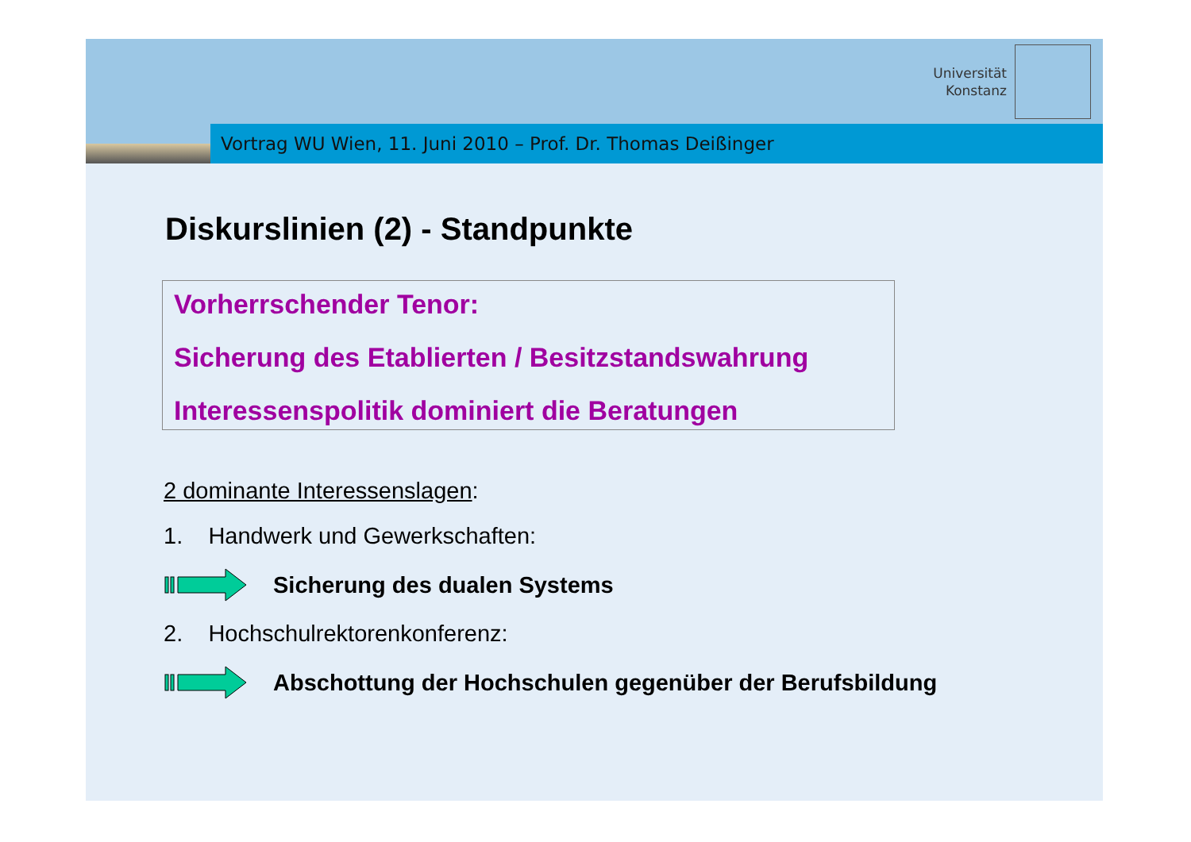Universität
Konstanz
Vortrag WU Wien, 11. Juni 2010 – Prof. Dr. Thomas Deißinger
Diskurslinien (2) - Standpunkte
Vorherrschender Tenor:
Sicherung des Etablierten / Besitzstandswahrung
Interessenspolitik dominiert die Beratungen
2 dominante Interessenslagen:
1. Handwerk und Gewerkschaften:
Sicherung des dualen Systems
2. Hochschulrektorenkonferenz:
Abschottung der Hochschulen gegenüber der Berufsbildung